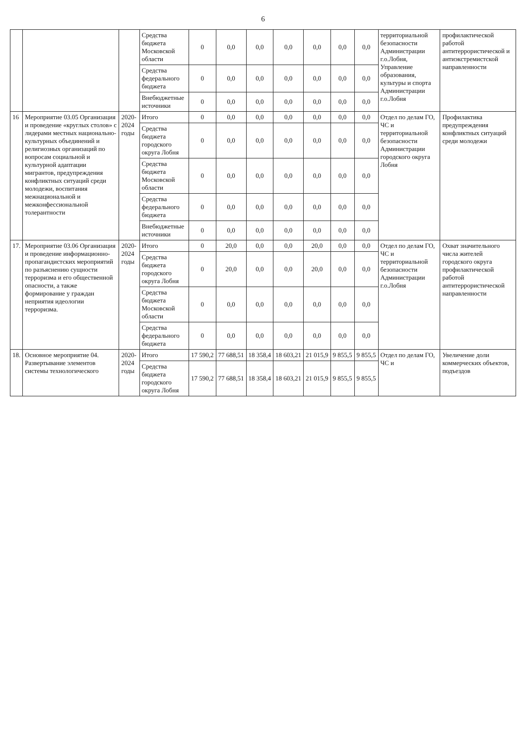6
| | | | Средства бюджета Московской области | 0 | 0,0 | 0,0 | 0,0 | 0,0 | 0,0 | 0,0 | территориальной безопасности Администрации г.о.Лобня, Управление образования, культуры и спорта Администрации г.о.Лобня | профилактической работой антитеррористической и антиэкстремистской направленности |
| | | | Средства федерального бюджета | 0 | 0,0 | 0,0 | 0,0 | 0,0 | 0,0 | 0,0 | | |
| | | | Внебюджетные источники | 0 | 0,0 | 0,0 | 0,0 | 0,0 | 0,0 | 0,0 | | |
| 16 | Мероприятие 03.05 Организация и проведение «круглых столов» с лидерами местных национально-культурных объединений и религиозных организаций по вопросам социальной и культурной адаптации мигрантов, предупреждения конфликтных ситуаций среди молодежи, воспитания межнациональной и межконфессиональной толерантности | 2020-2024 годы | Итого | 0 | 0,0 | 0,0 | 0,0 | 0,0 | 0,0 | 0,0 | Отдел по делам ГО, ЧС и территориальной безопасности Администрации городского округа Лобня | Профилактика предупреждения конфликтных ситуаций среди молодежи |
| | | | Средства бюджета городского округа Лобня | 0 | 0,0 | 0,0 | 0,0 | 0,0 | 0,0 | 0,0 | | |
| | | | Средства бюджета Московской области | 0 | 0,0 | 0,0 | 0,0 | 0,0 | 0,0 | 0,0 | | |
| | | | Средства федерального бюджета | 0 | 0,0 | 0,0 | 0,0 | 0,0 | 0,0 | 0,0 | | |
| | | | Внебюджетные источники | 0 | 0,0 | 0,0 | 0,0 | 0,0 | 0,0 | 0,0 | | |
| 17. | Мероприятие 03.06 Организация и проведение информационно-пропагандистских мероприятий по разъяснению сущности терроризма и его общественной опасности, а также формирование у граждан неприятия идеологии терроризма. | 2020-2024 годы | Итого | 0 | 20,0 | 0,0 | 0,0 | 20,0 | 0,0 | 0,0 | Отдел по делам ГО, ЧС и территориальной безопасности Администрации г.о.Лобня | Охват значительного числа жителей городского округа профилактической работой антитеррористической направленности |
| | | | Средства бюджета городского округа Лобня | 0 | 20,0 | 0,0 | 0,0 | 20,0 | 0,0 | 0,0 | | |
| | | | Средства бюджета Московской области | 0 | 0,0 | 0,0 | 0,0 | 0,0 | 0,0 | 0,0 | | |
| | | | Средства федерального бюджета | 0 | 0,0 | 0,0 | 0,0 | 0,0 | 0,0 | 0,0 | | |
| 18. | Основное мероприятие 04. Развертывание элементов системы технологического | 2020-2024 годы | Итого | 17 590,2 | 77 688,51 | 18 358,4 | 18 603,21 | 21 015,9 | 9 855,5 | 9 855,5 | Отдел по делам ГО, ЧС и | Увеличение доли коммерческих объектов, подъездов |
| | | | Средства бюджета городского округа Лобня | 17 590,2 | 77 688,51 | 18 358,4 | 18 603,21 | 21 015,9 | 9 855,5 | 9 855,5 | | |